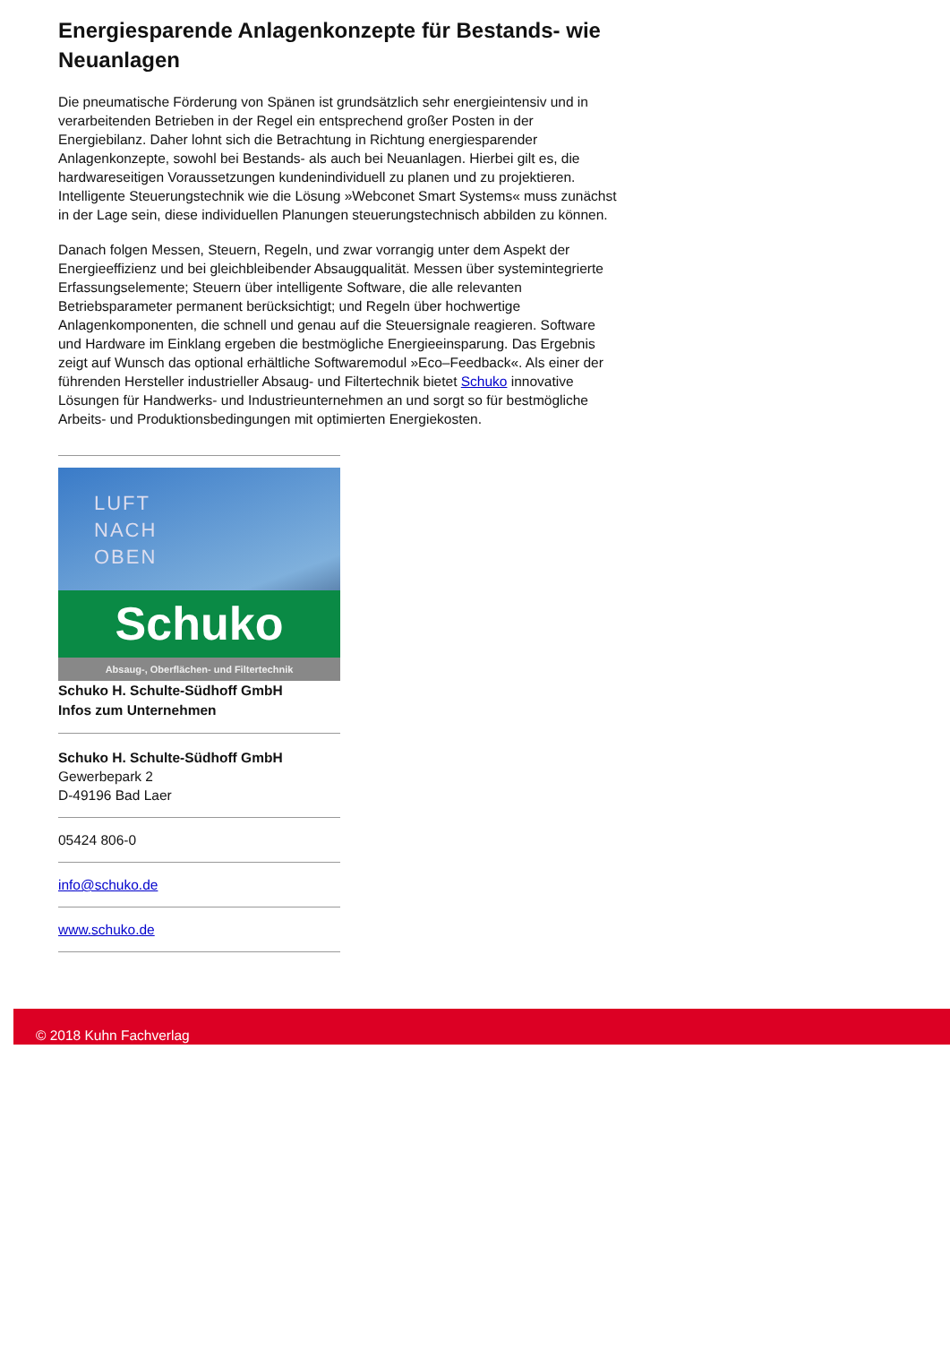Energiesparende Anlagenkonzepte für Bestands- wie Neuanlagen
Die pneumatische Förderung von Spänen ist grundsätzlich sehr energieintensiv und in verarbeitenden Betrieben in der Regel ein entsprechend großer Posten in der Energiebilanz. Daher lohnt sich die Betrachtung in Richtung energiesparender Anlagenkonzepte, sowohl bei Bestands- als auch bei Neuanlagen. Hierbei gilt es, die hardwareseitigen Voraussetzungen kundenindividuell zu planen und zu projektieren. Intelligente Steuerungstechnik wie die Lösung »Webconet Smart Systems« muss zunächst in der Lage sein, diese individuellen Planungen steuerungstechnisch abbilden zu können.
Danach folgen Messen, Steuern, Regeln, und zwar vorrangig unter dem Aspekt der Energieeffizienz und bei gleichbleibender Absaugqualität. Messen über systemintegrierte Erfassungselemente; Steuern über intelligente Software, die alle relevanten Betriebsparameter permanent berücksichtigt; und Regeln über hochwertige Anlagenkomponenten, die schnell und genau auf die Steuersignale reagieren. Software und Hardware im Einklang ergeben die bestmögliche Energieeinsparung. Das Ergebnis zeigt auf Wunsch das optional erhältliche Softwaremodul »Eco–Feedback«. Als einer der führenden Hersteller industrieller Absaug- und Filtertechnik bietet Schuko innovative Lösungen für Handwerks- und Industrieunternehmen an und sorgt so für bestmögliche Arbeits- und Produktionsbedingungen mit optimierten Energiekosten.
LUFT
NACH
OBEN
Schuko
Absaug-, Oberflächen- und Filtertechnik
Schuko H. Schulte-Südhoff GmbH
Infos zum Unternehmen
Schuko H. Schulte-Südhoff GmbH
Gewerbepark 2
D-49196 Bad Laer
05424 806-0
info@schuko.de
www.schuko.de
© 2018 Kuhn Fachverlag